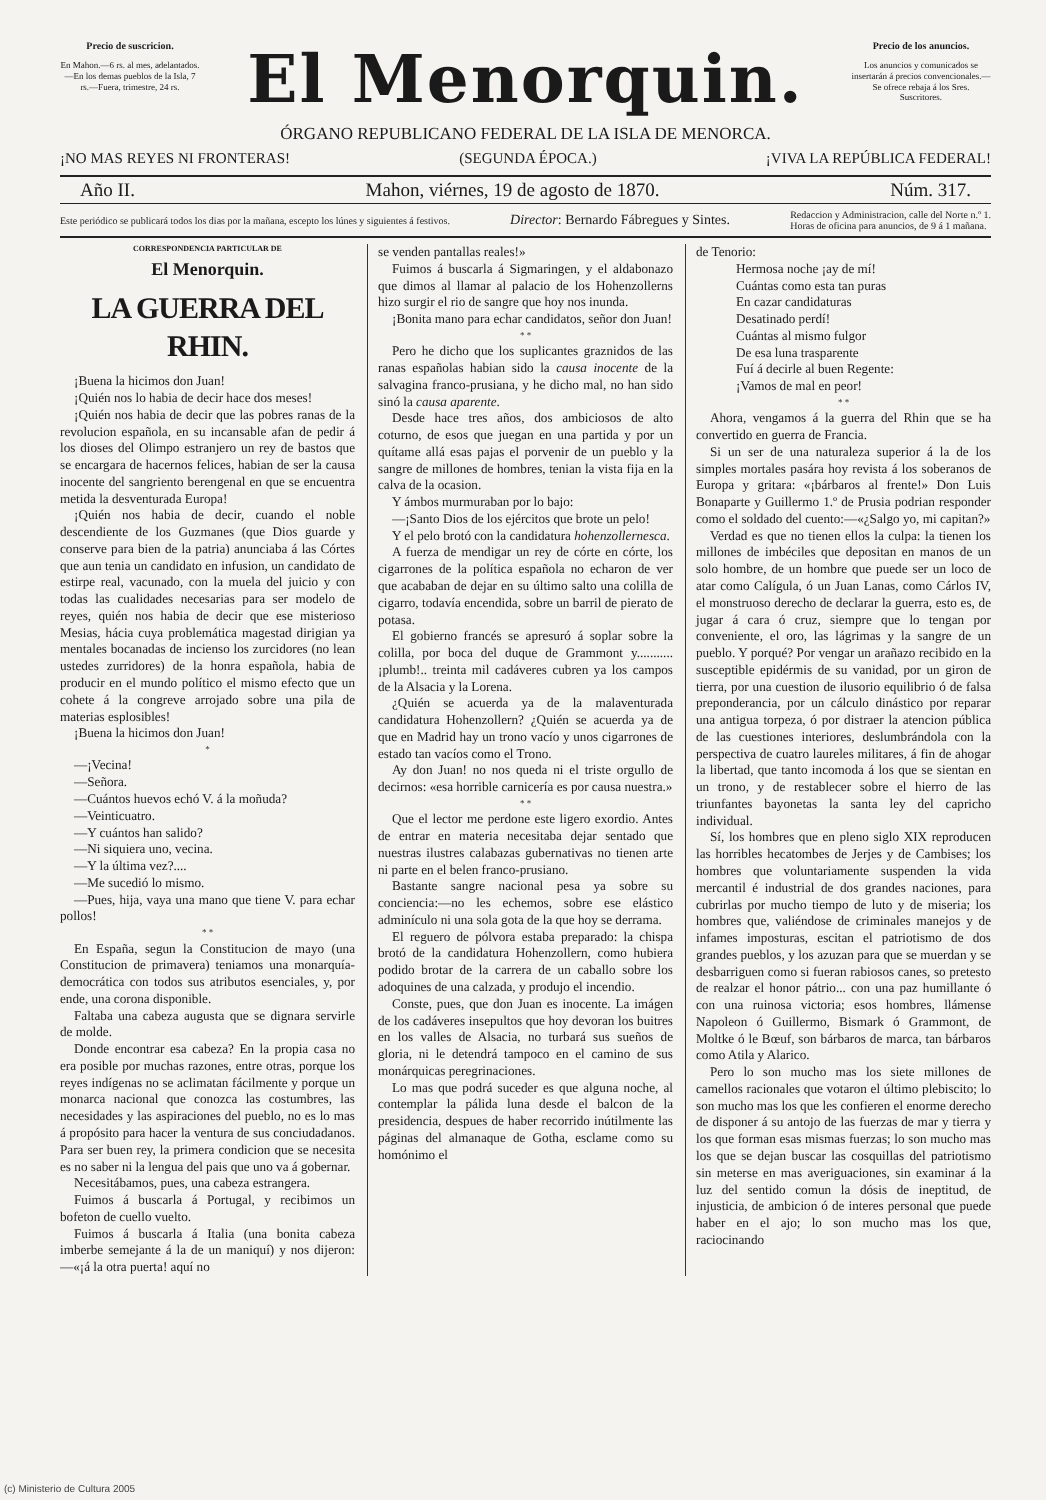Precio de suscricion.
En Mahon.—6 rs. al mes, adelantados.—En los demas pueblos de la Isla, 7 rs.—Fuera, trimestre, 24 rs.
El Menorquin.
Precio de los anuncios.
Los anuncios y comunicados se insertarán á precios convencionales.—Se ofrece rebaja á los Sres. Suscritores.
ÓRGANO REPUBLICANO FEDERAL DE LA ISLA DE MENORCA.
¡NO MAS REYES NI FRONTERAS! (SEGUNDA ÉPOCA.) ¡VIVA LA REPÚBLICA FEDERAL!
Año II. Mahon, viérnes, 19 de agosto de 1870. Núm. 317.
Este periódico se publicará todos los dias por la mañana, escepto los lúnes y siguientes á festivos. Director: Bernardo Fábregues y Sintes. Redaccion y Administracion, calle del Norte n.º 1.
Horas de oficina para anuncios, de 9 á 1 mañana.
CORRESPONDENCIA PARTICULAR DE
El Menorquin.
LA GUERRA DEL RHIN.
¡Buena la hicimos don Juan!
¡Quién nos lo habia de decir hace dos meses!
¡Quién nos habia de decir que las pobres ranas de la revolucion española, en su incansable afan de pedir á los dioses del Olimpo estranjero un rey de bastos que se encargara de hacernos felices, habian de ser la causa inocente del sangriento berengenal en que se encuentra metida la desventurada Europa!
¡Quién nos habia de decir, cuando el noble descendiente de los Guzmanes (que Dios guarde y conserve para bien de la patria) anunciaba á las Córtes que aun tenia un candidato en infusion, un candidato de estirpe real, vacunado, con la muela del juicio y con todas las cualidades necesarias para ser modelo de reyes, quién nos habia de decir que ese misterioso Mesias, hácia cuya problemática magestad dirigian ya mentales bocanadas de incienso los zurcidores (no lean ustedes zurridores) de la honra española, habia de producir en el mundo político el mismo efecto que un cohete á la congreve arrojado sobre una pila de materias esplosibles!
¡Buena la hicimos don Juan!
*
—¡Vecina!
—Señora.
—Cuántos huevos echó V. á la moñuda?
—Veinticuatro.
—Y cuántos han salido?
—Ni siquiera uno, vecina.
—Y la última vez?....
—Me sucedió lo mismo.
—Pues, hija, vaya una mano que tiene V. para echar pollos!
* *
En España, segun la Constitucion de mayo (una Constitucion de primavera) teniamos una monarquía-democrática con todos sus atributos esenciales, y, por ende, una corona disponible.
Faltaba una cabeza augusta que se dignara servirle de molde.
Donde encontrar esa cabeza? En la propia casa no era posible por muchas razones, entre otras, porque los reyes indígenas no se aclimatan fácilmente y porque un monarca nacional que conozca las costumbres, las necesidades y las aspiraciones del pueblo, no es lo mas á propósito para hacer la ventura de sus conciudadanos. Para ser buen rey, la primera condicion que se necesita es no saber ni la lengua del pais que uno va á gobernar.
Necesitábamos, pues, una cabeza estrangera.
Fuimos á buscarla á Portugal, y recibimos un bofeton de cuello vuelto.
Fuimos á buscarla á Italia (una bonita cabeza imberbe semejante á la de un maniquí) y nos dijeron:—«¡á la otra puerta! aquí no
se venden pantallas reales!»
Fuimos á buscarla á Sigmaringen, y el aldabonazo que dimos al llamar al palacio de los Hohenzollerns hizo surgir el rio de sangre que hoy nos inunda.
¡Bonita mano para echar candidatos, señor don Juan!
* *
Pero he dicho que los suplicantes graznidos de las ranas españolas habian sido la causa inocente de la salvagina franco-prusiana, y he dicho mal, no han sido sinó la causa aparente.
Desde hace tres años, dos ambiciosos de alto coturno, de esos que juegan en una partida y por un quítame allá esas pajas el porvenir de un pueblo y la sangre de millones de hombres, tenian la vista fija en la calva de la ocasion.
Y ámbos murmuraban por lo bajo:
—¡Santo Dios de los ejércitos que brote un pelo!
Y el pelo brotó con la candidatura hohenzollernesca.
A fuerza de mendigar un rey de córte en córte, los cigarrones de la política española no echaron de ver que acababan de dejar en su último salto una colilla de cigarro, todavía encendida, sobre un barril de pierato de potasa.
El gobierno francés se apresuró á soplar sobre la colilla, por boca del duque de Grammont y...........¡plumb!.. treinta mil cadáveres cubren ya los campos de la Alsacia y la Lorena.
¿Quién se acuerda ya de la malaventurada candidatura Hohenzollern? ¿Quién se acuerda ya de que en Madrid hay un trono vacío y unos cigarrones de estado tan vacíos como el Trono.
Ay don Juan! no nos queda ni el triste orgullo de decirnos: «esa horrible carnicería es por causa nuestra.»
* *
Que el lector me perdone este ligero exordio. Antes de entrar en materia necesitaba dejar sentado que nuestras ilustres calabazas gubernativas no tienen arte ni parte en el belen franco-prusiano.
Bastante sangre nacional pesa ya sobre su conciencia:—no les echemos, sobre ese elástico adminículo ni una sola gota de la que hoy se derrama.
El reguero de pólvora estaba preparado: la chispa brotó de la candidatura Hohenzollern, como hubiera podido brotar de la carrera de un caballo sobre los adoquines de una calzada, y produjo el incendio.
Conste, pues, que don Juan es inocente. La imágen de los cadáveres insepultos que hoy devoran los buitres en los valles de Alsacia, no turbará sus sueños de gloria, ni le detendrá tampoco en el camino de sus monárquicas peregrinaciones.
Lo mas que podrá suceder es que alguna noche, al contemplar la pálida luna desde el balcon de la presidencia, despues de haber recorrido inútilmente las páginas del almanaque de Gotha, esclame como su homónimo el
de Tenorio:
Hermosa noche ¡ay de mí!
Cuántas como esta tan puras
En cazar candidaturas
Desatinado perdí!
Cuántas al mismo fulgor
De esa luna trasparente
Fuí á decirle al buen Regente:
¡Vamos de mal en peor!
* *
Ahora, vengamos á la guerra del Rhin que se ha convertido en guerra de Francia.
Si un ser de una naturaleza superior á la de los simples mortales pasára hoy revista á los soberanos de Europa y gritara: «¡bárbaros al frente!» Don Luis Bonaparte y Guillermo 1.º de Prusia podrian responder como el soldado del cuento:—«¿Salgo yo, mi capitan?»
Verdad es que no tienen ellos la culpa: la tienen los millones de imbéciles que depositan en manos de un solo hombre, de un hombre que puede ser un loco de atar como Calígula, ó un Juan Lanas, como Cárlos IV, el monstruoso derecho de declarar la guerra, esto es, de jugar á cara ó cruz, siempre que lo tengan por conveniente, el oro, las lágrimas y la sangre de un pueblo. Y porqué? Por vengar un arañazo recibido en la susceptible epidérmis de su vanidad, por un giron de tierra, por una cuestion de ilusorio equilibrio ó de falsa preponderancia, por un cálculo dinástico por reparar una antigua torpeza, ó por distraer la atencion pública de las cuestiones interiores, deslumbrándola con la perspectiva de cuatro laureles militares, á fin de ahogar la libertad, que tanto incomoda á los que se sientan en un trono, y de restablecer sobre el hierro de las triunfantes bayonetas la santa ley del capricho individual.
Sí, los hombres que en pleno siglo XIX reproducen las horribles hecatombes de Jerjes y de Cambises; los hombres que voluntariamente suspenden la vida mercantil é industrial de dos grandes naciones, para cubrirlas por mucho tiempo de luto y de miseria; los hombres que, valiéndose de criminales manejos y de infames imposturas, escitan el patriotismo de dos grandes pueblos, y los azuzan para que se muerdan y se desbarriguen como si fueran rabiosos canes, so pretesto de realzar el honor pátrio... con una paz humillante ó con una ruinosa victoria; esos hombres, llámense Napoleon ó Guillermo, Bismark ó Grammont, de Moltke ó le Bœuf, son bárbaros de marca, tan bárbaros como Atila y Alarico.
Pero lo son mucho mas los siete millones de camellos racionales que votaron el último plebiscito; lo son mucho mas los que les confieren el enorme derecho de disponer á su antojo de las fuerzas de mar y tierra y los que forman esas mismas fuerzas; lo son mucho mas los que se dejan buscar las cosquillas del patriotismo sin meterse en mas averiguaciones, sin examinar á la luz del sentido comun la dósis de ineptitud, de injusticia, de ambicion ó de interes personal que puede haber en el ajo; lo son mucho mas los que, raciocinando
(c) Ministerio de Cultura 2005